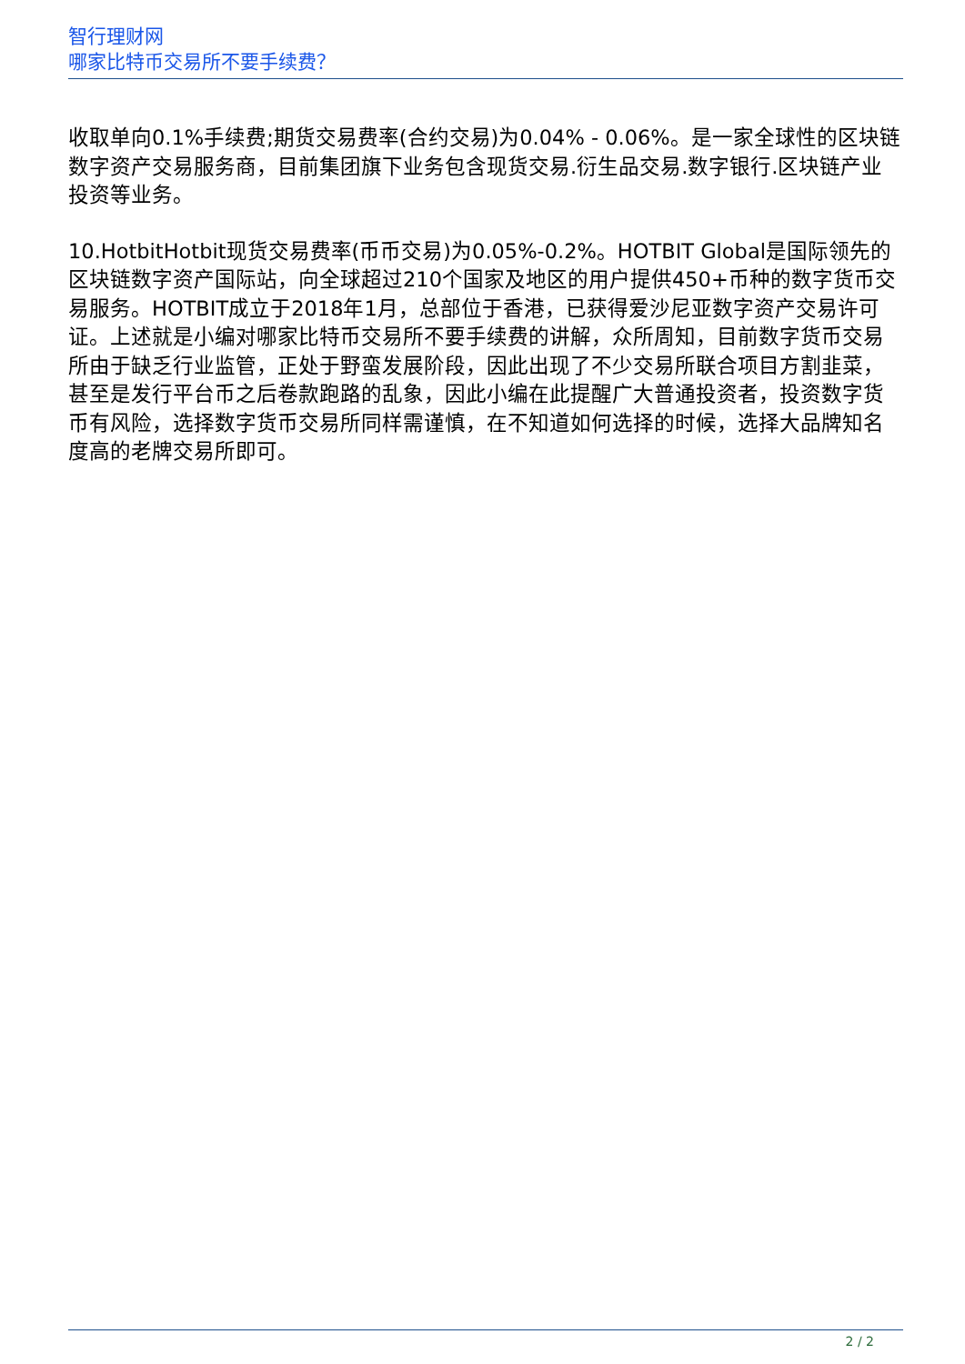智行理财网
哪家比特币交易所不要手续费？
收取单向0.1%手续费;期货交易费率(合约交易)为0.04% - 0.06%。是一家全球性的区块链数字资产交易服务商，目前集团旗下业务包含现货交易.衍生品交易.数字银行.区块链产业投资等业务。
10.HotbitHotbit现货交易费率(币币交易)为0.05%-0.2%。HOTBIT Global是国际领先的区块链数字资产国际站，向全球超过210个国家及地区的用户提供450+币种的数字货币交易服务。HOTBIT成立于2018年1月，总部位于香港，已获得爱沙尼亚数字资产交易许可证。上述就是小编对哪家比特币交易所不要手续费的讲解，众所周知，目前数字货币交易所由于缺乏行业监管，正处于野蛮发展阶段，因此出现了不少交易所联合项目方割韭菜，甚至是发行平台币之后卷款跑路的乱象，因此小编在此提醒广大普通投资者，投资数字货币有风险，选择数字货币交易所同样需谨慎，在不知道如何选择的时候，选择大品牌知名度高的老牌交易所即可。
2 / 2